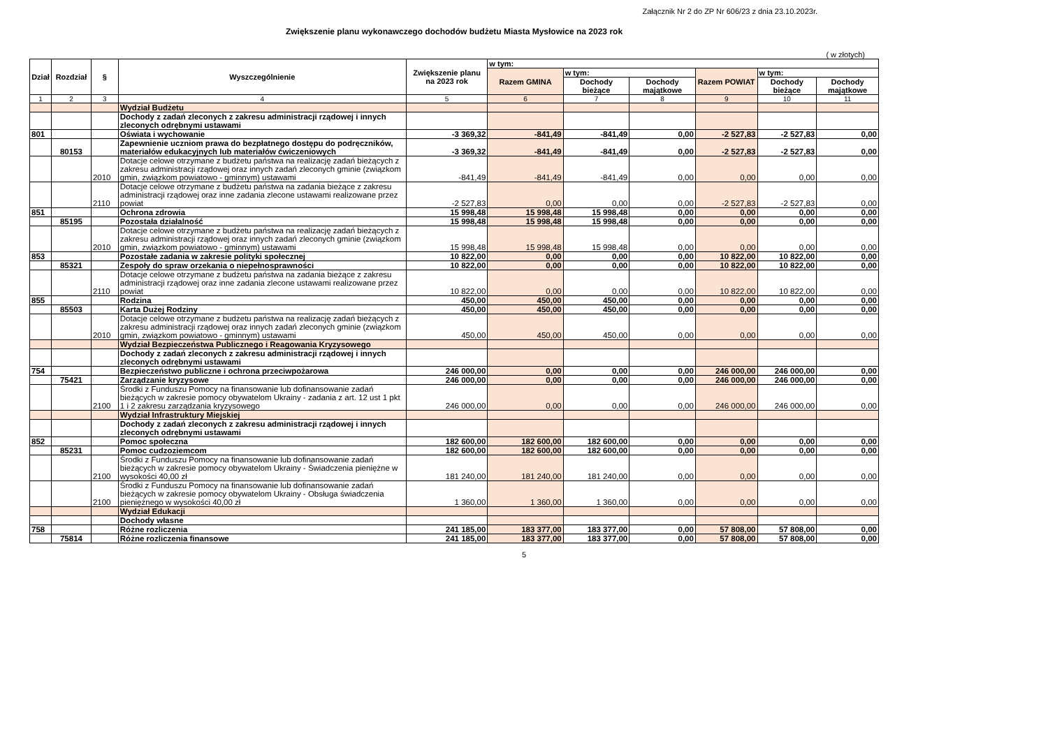Załącznik Nr 2 do ZP Nr 606/23 z dnia 23.10.2023r.
Zwiększenie planu wykonawczego dochodów budżetu Miasta Mysłowice na 2023 rok
( w złotych)
| Dział | Rozdział | § | Wyszczególnienie | Zwiększenie planu na 2023 rok | w tym: | | | | | |
| --- | --- | --- | --- | --- | --- | --- | --- | --- | --- | --- |
| | | | | | Razem GMINA | w tym: | | Razem POWIAT | w tym: | |
| | | | | | | Dochody bieżące | Dochody majątkowe | | Dochody bieżące | Dochody majątkowe |
| 1 | 2 | 3 | 4 | 5 | 6 | 7 | 8 | 9 | 10 | 11 |
| | | | Wydział Budżetu | | | | | | | |
| | | | Dochody z zadań zleconych z zakresu administracji rządowej i innych zleconych odrębnymi ustawami | | | | | | | |
| 801 | | | Oświata i wychowanie | -3 369,32 | -841,49 | -841,49 | 0,00 | -2 527,83 | -2 527,83 | 0,00 |
| | 80153 | | Zapewnienie uczniom prawa do bezpłatnego dostępu do podręczników, materiałów edukacyjnych lub materiałów ćwiczeniowych | -3 369,32 | -841,49 | -841,49 | 0,00 | -2 527,83 | -2 527,83 | 0,00 |
| | | 2010 | Dotacje celowe otrzymane z budżetu państwa na realizację zadań bieżących z zakresu administracji rządowej oraz innych zadań zleconych gminie (związkom gmin, związkom powiatowo - gminnym) ustawami | -841,49 | -841,49 | -841,49 | 0,00 | 0,00 | 0,00 | 0,00 |
| | | 2110 | Dotacje celowe otrzymane z budżetu państwa na zadania bieżące z zakresu administracji rządowej oraz inne zadania zlecone ustawami realizowane przez powiat | -2 527,83 | 0,00 | 0,00 | 0,00 | -2 527,83 | -2 527,83 | 0,00 |
| 851 | | | Ochrona zdrowia | 15 998,48 | 15 998,48 | 15 998,48 | 0,00 | 0,00 | 0,00 | 0,00 |
| | 85195 | | Pozostała działalność | 15 998,48 | 15 998,48 | 15 998,48 | 0,00 | 0,00 | 0,00 | 0,00 |
| | | 2010 | Dotacje celowe otrzymane z budżetu państwa na realizację zadań bieżących z zakresu administracji rządowej oraz innych zadań zleconych gminie (związkom gmin, związkom powiatowo - gminnym) ustawami | 15 998,48 | 15 998,48 | 15 998,48 | 0,00 | 0,00 | 0,00 | 0,00 |
| 853 | | | Pozostałe zadania w zakresie polityki społecznej | 10 822,00 | 0,00 | 0,00 | 0,00 | 10 822,00 | 10 822,00 | 0,00 |
| | 85321 | | Zespoły do spraw orzekania o niepełnosprawności | 10 822,00 | 0,00 | 0,00 | 0,00 | 10 822,00 | 10 822,00 | 0,00 |
| | | 2110 | Dotacje celowe otrzymane z budżetu państwa na zadania bieżące z zakresu administracji rządowej oraz inne zadania zlecone ustawami realizowane przez powiat | 10 822,00 | 0,00 | 0,00 | 0,00 | 10 822,00 | 10 822,00 | 0,00 |
| 855 | | | Rodzina | 450,00 | 450,00 | 450,00 | 0,00 | 0,00 | 0,00 | 0,00 |
| | 85503 | | Karta Dużej Rodziny | 450,00 | 450,00 | 450,00 | 0,00 | 0,00 | 0,00 | 0,00 |
| | | 2010 | Dotacje celowe otrzymane z budżetu państwa na realizację zadań bieżących z zakresu administracji rządowej oraz innych zadań zleconych gminie (związkom gmin, związkom powiatowo - gminnym) ustawami | 450,00 | 450,00 | 450,00 | 0,00 | 0,00 | 0,00 | 0,00 |
| | | | Wydział Bezpieczeństwa Publicznego i Reagowania Kryzysowego | | | | | | | |
| | | | Dochody z zadań zleconych z zakresu administracji rządowej i innych zleconych odrębnymi ustawami | | | | | | | |
| 754 | | | Bezpieczeństwo publiczne i ochrona przeciwpożarowa | 246 000,00 | 0,00 | 0,00 | 0,00 | 246 000,00 | 246 000,00 | 0,00 |
| | 75421 | | Zarządzanie kryzysowe | 246 000,00 | 0,00 | 0,00 | 0,00 | 246 000,00 | 246 000,00 | 0,00 |
| | | 2100 | Środki z Funduszu Pomocy na finansowanie lub dofinansowanie zadań bieżących w zakresie pomocy obywatelom Ukrainy - zadania z art. 12 ust 1 pkt 1 i 2 zakresu zarządzania kryzysowego | 246 000,00 | 0,00 | 0,00 | 0,00 | 246 000,00 | 246 000,00 | 0,00 |
| | | | Wydział Infrastruktury Miejskiej | | | | | | | |
| | | | Dochody z zadań zleconych z zakresu administracji rządowej i innych zleconych odrębnymi ustawami | | | | | | | |
| 852 | | | Pomoc społeczna | 182 600,00 | 182 600,00 | 182 600,00 | 0,00 | 0,00 | 0,00 | 0,00 |
| | 85231 | | Pomoc cudzoziemcom | 182 600,00 | 182 600,00 | 182 600,00 | 0,00 | 0,00 | 0,00 | 0,00 |
| | | 2100 | Środki z Funduszu Pomocy na finansowanie lub dofinansowanie zadań bieżących w zakresie pomocy obywatelom Ukrainy - Świadczenia pieniężne w wysokości 40,00 zł | 181 240,00 | 181 240,00 | 181 240,00 | 0,00 | 0,00 | 0,00 | 0,00 |
| | | 2100 | Środki z Funduszu Pomocy na finansowanie lub dofinansowanie zadań bieżących w zakresie pomocy obywatelom Ukrainy - Obsługa świadczenia pieniężnego w wysokości 40,00 zł | 1 360,00 | 1 360,00 | 1 360,00 | 0,00 | 0,00 | 0,00 | 0,00 |
| | | | Wydział Edukacji | | | | | | | |
| | | | Dochody własne | | | | | | | |
| 758 | | | Różne rozliczenia | 241 185,00 | 183 377,00 | 183 377,00 | 0,00 | 57 808,00 | 57 808,00 | 0,00 |
| | 75814 | | Różne rozliczenia finansowe | 241 185,00 | 183 377,00 | 183 377,00 | 0,00 | 57 808,00 | 57 808,00 | 0,00 |
5